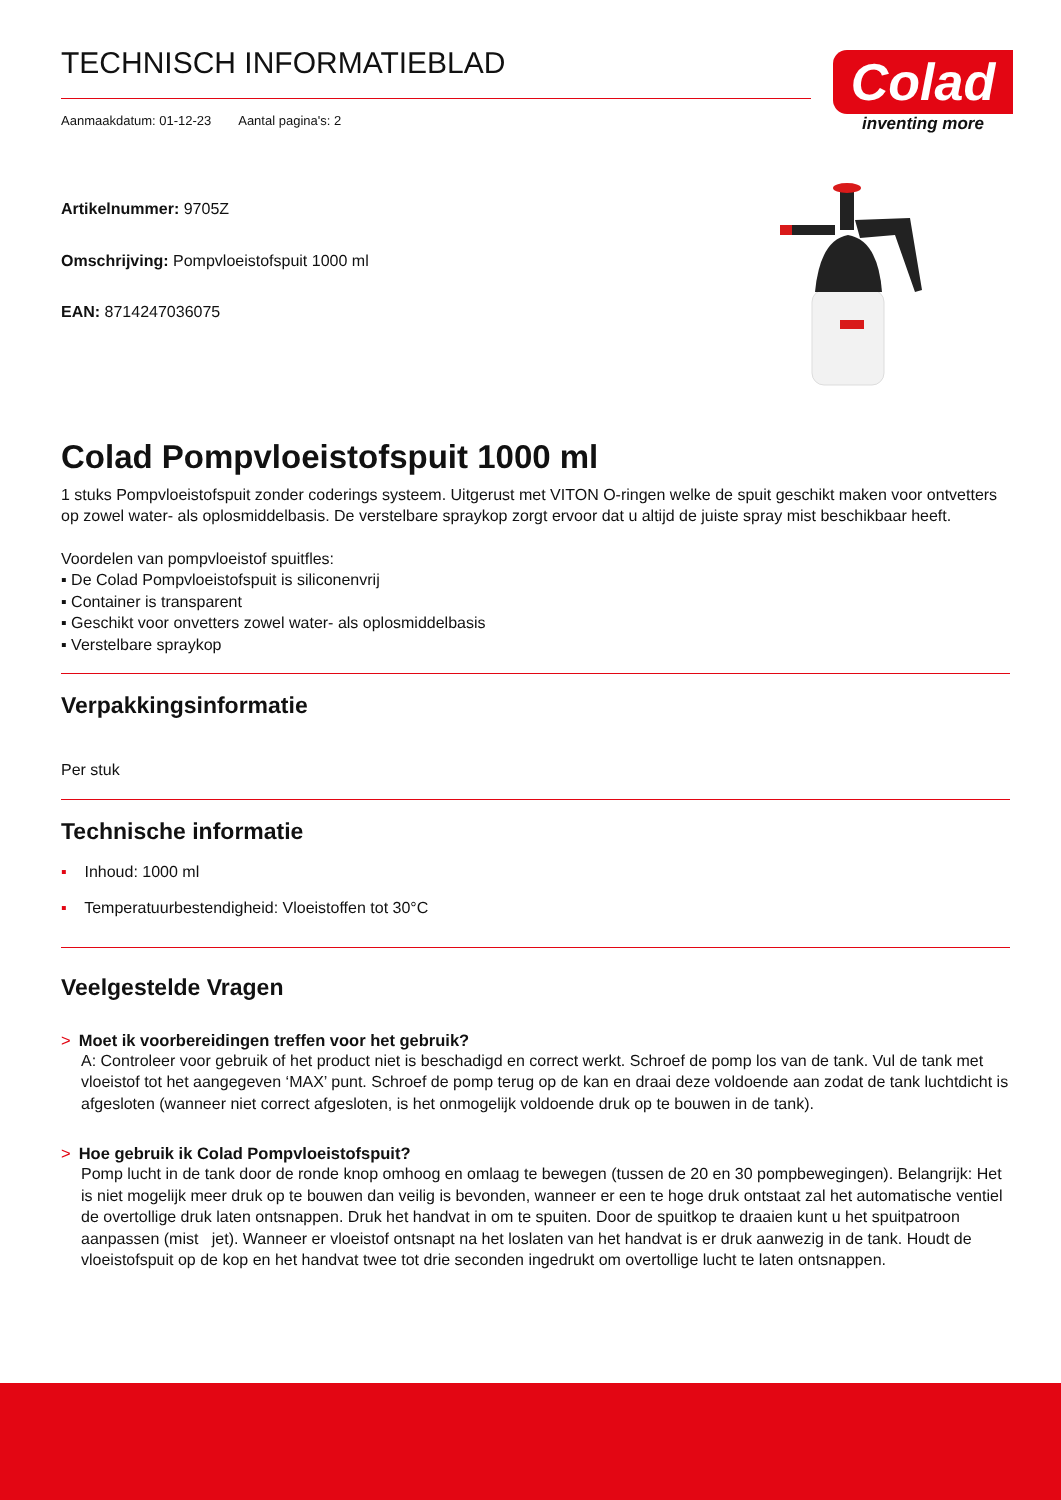Colad
inventing more
TECHNISCH INFORMATIEBLAD
Aanmaakdatum: 01-12-23 Aantal pagina's: 2
Artikelnummer: 9705Z
Omschrijving: Pompvloeistofspuit 1000 ml
EAN: 8714247036075
Colad Pompvloeistofspuit 1000 ml
1 stuks Pompvloeistofspuit zonder coderings systeem. Uitgerust met VITON O-ringen welke de spuit geschikt maken voor ontvetters op zowel water- als oplosmiddelbasis. De verstelbare spraykop zorgt ervoor dat u altijd de juiste spray mist beschikbaar heeft.
Voordelen van pompvloeistof spuitfles:
▪ De Colad Pompvloeistofspuit is siliconenvrij
▪ Container is transparent
▪ Geschikt voor onvetters zowel water- als oplosmiddelbasis
▪ Verstelbare spraykop
Verpakkingsinformatie
Per stuk
Technische informatie
▪ Inhoud: 1000 ml
▪ Temperatuurbestendigheid: Vloeistoffen tot 30°C
Veelgestelde Vragen
> Moet ik voorbereidingen treffen voor het gebruik?
A: Controleer voor gebruik of het product niet is beschadigd en correct werkt. Schroef de pomp los van de tank. Vul de tank met vloeistof tot het aangegeven ‘MAX’ punt. Schroef de pomp terug op de kan en draai deze voldoende aan zodat de tank luchtdicht is afgesloten (wanneer niet correct afgesloten, is het onmogelijk voldoende druk op te bouwen in de tank).
> Hoe gebruik ik Colad Pompvloeistofspuit?
Pomp lucht in de tank door de ronde knop omhoog en omlaag te bewegen (tussen de 20 en 30 pompbewegingen). Belangrijk: Het is niet mogelijk meer druk op te bouwen dan veilig is bevonden, wanneer er een te hoge druk ontstaat zal het automatische ventiel de overtollige druk laten ontsnappen. Druk het handvat in om te spuiten. Door de spuitkop te draaien kunt u het spuitpatroon aanpassen (mist jet). Wanneer er vloeistof ontsnapt na het loslaten van het handvat is er druk aanwezig in de tank. Houdt de vloeistofspuit op de kop en het handvat twee tot drie seconden ingedrukt om overtollige lucht te laten ontsnappen.